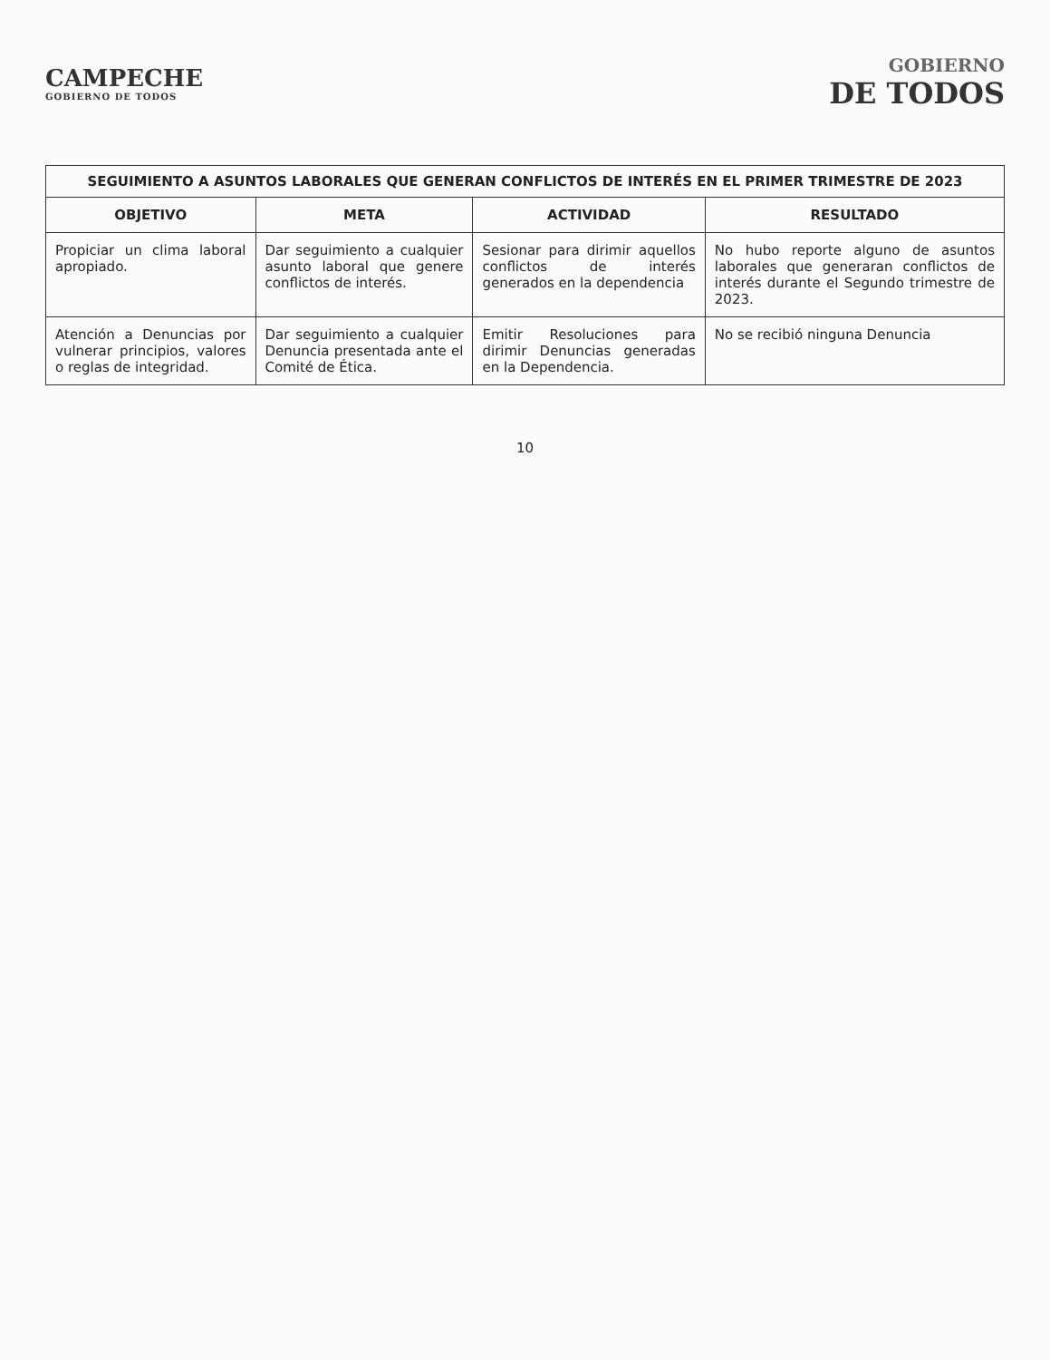CAMPECHE
GOBIERNO DE TODOS
GOBIERNO
DE TODOS
SEGUIMIENTO A ASUNTOS LABORALES QUE GENERAN CONFLICTOS DE INTERÉS EN EL PRIMER TRIMESTRE DE 2023
| OBJETIVO | META | ACTIVIDAD | RESULTADO |
| --- | --- | --- | --- |
| Propiciar un clima laboral apropiado. | Dar seguimiento a cualquier asunto laboral que genere conflictos de interés. | Sesionar para dirimir aquellos conflictos de interés generados en la dependencia | No hubo reporte alguno de asuntos laborales que generaran conflictos de interés durante el Segundo trimestre de 2023. |
| Atención a Denuncias por vulnerar principios, valores o reglas de integridad. | Dar seguimiento a cualquier Denuncia presentada ante el Comité de Ética. | Emitir Resoluciones para dirimir Denuncias generadas en la Dependencia. | No se recibió ninguna Denuncia |
10